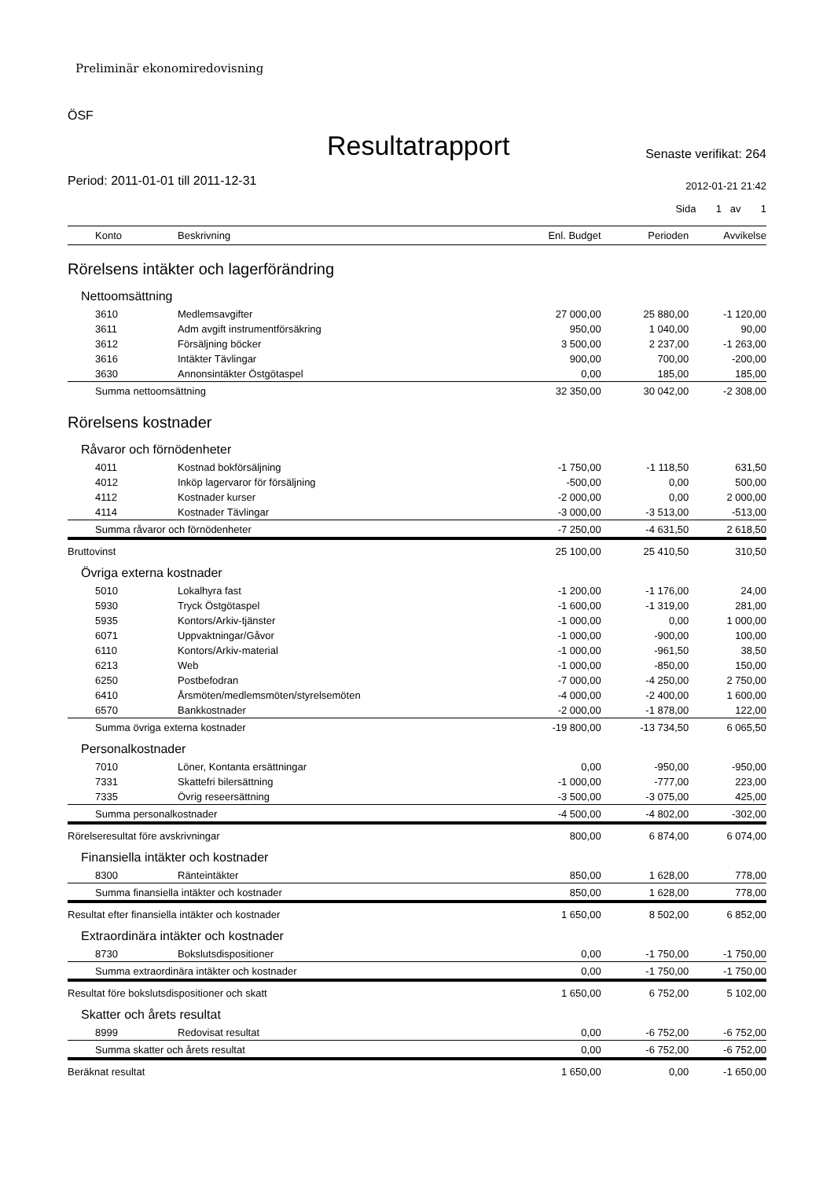Preliminär ekonomiredovisning
ÖSF
Resultatrapport
Senaste verifikat: 264
Period: 2011-01-01 till 2011-12-31
2012-01-21 21:42
Sida 1 av 1
| Konto | Beskrivning | Enl. Budget | Perioden | Avvikelse |
| --- | --- | --- | --- | --- |
| Rörelsens intäkter och lagerförändring | | | | |
| Nettoomsättning | | | | |
| 3610 | Medlemsavgifter | 27 000,00 | 25 880,00 | -1 120,00 |
| 3611 | Adm avgift instrumentförsäkring | 950,00 | 1 040,00 | 90,00 |
| 3612 | Försäljning böcker | 3 500,00 | 2 237,00 | -1 263,00 |
| 3616 | Intäkter Tävlingar | 900,00 | 700,00 | -200,00 |
| 3630 | Annonsintäkter Östgötaspel | 0,00 | 185,00 | 185,00 |
| Summa nettoomsättning | | 32 350,00 | 30 042,00 | -2 308,00 |
| Rörelsens kostnader | | | | |
| Råvaror och förnödenheter | | | | |
| 4011 | Kostnad bokförsäljning | -1 750,00 | -1 118,50 | 631,50 |
| 4012 | Inköp lagervaror för försäljning | -500,00 | 0,00 | 500,00 |
| 4112 | Kostnader kurser | -2 000,00 | 0,00 | 2 000,00 |
| 4114 | Kostnader Tävlingar | -3 000,00 | -3 513,00 | -513,00 |
| Summa råvaror och förnödenheter | | -7 250,00 | -4 631,50 | 2 618,50 |
| Bruttovinst | | 25 100,00 | 25 410,50 | 310,50 |
| Övriga externa kostnader | | | | |
| 5010 | Lokalhyra fast | -1 200,00 | -1 176,00 | 24,00 |
| 5930 | Tryck Östgötaspel | -1 600,00 | -1 319,00 | 281,00 |
| 5935 | Kontors/Arkiv-tjänster | -1 000,00 | 0,00 | 1 000,00 |
| 6071 | Uppvaktningar/Gåvor | -1 000,00 | -900,00 | 100,00 |
| 6110 | Kontors/Arkiv-material | -1 000,00 | -961,50 | 38,50 |
| 6213 | Web | -1 000,00 | -850,00 | 150,00 |
| 6250 | Postbefodran | -7 000,00 | -4 250,00 | 2 750,00 |
| 6410 | Årsmöten/medlemsmöten/styrelsemöten | -4 000,00 | -2 400,00 | 1 600,00 |
| 6570 | Bankkostnader | -2 000,00 | -1 878,00 | 122,00 |
| Summa övriga externa kostnader | | -19 800,00 | -13 734,50 | 6 065,50 |
| Personalkostnader | | | | |
| 7010 | Löner, Kontanta ersättningar | 0,00 | -950,00 | -950,00 |
| 7331 | Skattefri bilersättning | -1 000,00 | -777,00 | 223,00 |
| 7335 | Övrig reseersättning | -3 500,00 | -3 075,00 | 425,00 |
| Summa personalkostnader | | -4 500,00 | -4 802,00 | -302,00 |
| Rörelseresultat före avskrivningar | | 800,00 | 6 874,00 | 6 074,00 |
| Finansiella intäkter och kostnader | | | | |
| 8300 | Ränteintäkter | 850,00 | 1 628,00 | 778,00 |
| Summa finansiella intäkter och kostnader | | 850,00 | 1 628,00 | 778,00 |
| Resultat efter finansiella intäkter och kostnader | | 1 650,00 | 8 502,00 | 6 852,00 |
| Extraordinära intäkter och kostnader | | | | |
| 8730 | Bokslutsdispositioner | 0,00 | -1 750,00 | -1 750,00 |
| Summa extraordinära intäkter och kostnader | | 0,00 | -1 750,00 | -1 750,00 |
| Resultat före bokslutsdispositioner och skatt | | 1 650,00 | 6 752,00 | 5 102,00 |
| Skatter och årets resultat | | | | |
| 8999 | Redovisat resultat | 0,00 | -6 752,00 | -6 752,00 |
| Summa skatter och årets resultat | | 0,00 | -6 752,00 | -6 752,00 |
| Beräknat resultat | | 1 650,00 | 0,00 | -1 650,00 |